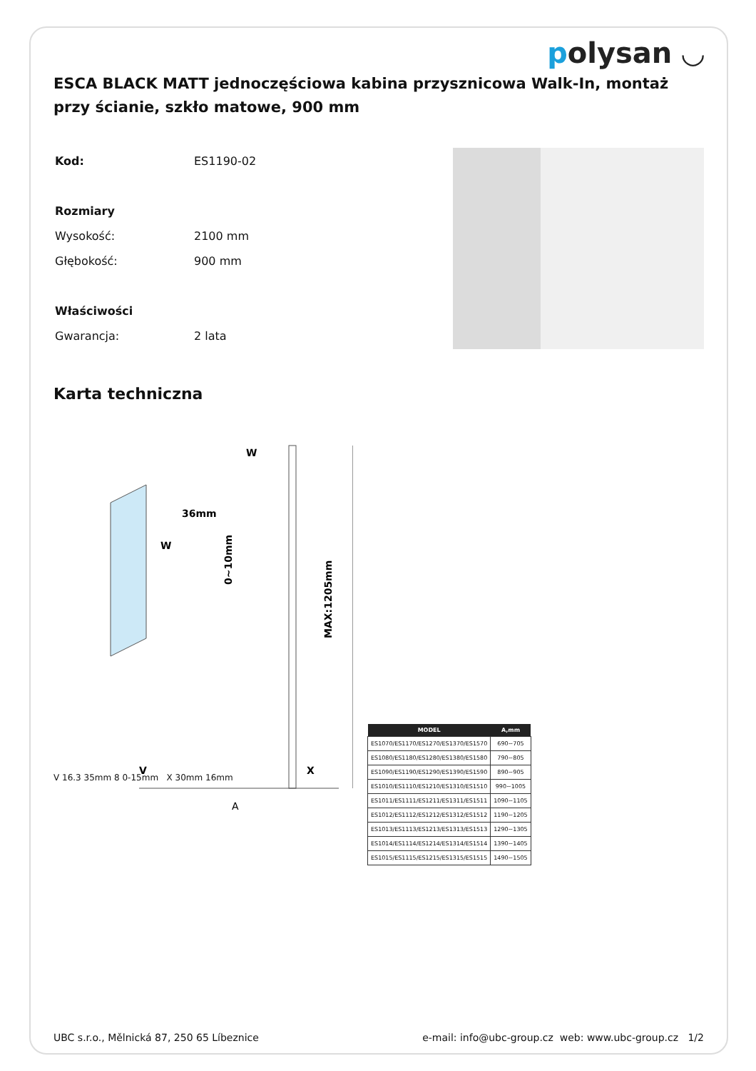polysan ◡
ESCA BLACK MATT jednoczęściowa kabina przysznicowa Walk-In, montaż przy ścianie, szkło matowe, 900 mm
| Kod: | ES1190-02 |
| Rozmiary | |
| Wysokość: | 2100 mm |
| Głębokość: | 900 mm |
| Właściwości | |
| Gwarancja: | 2 lata |
Karta techniczna
W
36mm
W
MAX:1205mm
0~10mm
V
X
A
| MODEL | A,mm |
| --- | --- |
| ES1070/ES1170/ES1270/ES1370/ES1570 | 690~705 |
| ES1080/ES1180/ES1280/ES1380/ES1580 | 790~805 |
| ES1090/ES1190/ES1290/ES1390/ES1590 | 890~905 |
| ES1010/ES1110/ES1210/ES1310/ES1510 | 990~1005 |
| ES1011/ES1111/ES1211/ES1311/ES1511 | 1090~1105 |
| ES1012/ES1112/ES1212/ES1312/ES1512 | 1190~1205 |
| ES1013/ES1113/ES1213/ES1313/ES1513 | 1290~1305 |
| ES1014/ES1114/ES1214/ES1314/ES1514 | 1390~1405 |
| ES1015/ES1115/ES1215/ES1315/ES1515 | 1490~1505 |
V 16.3 35mm 8 0-15mm X 30mm 16mm
UBC s.r.o., Mělnická 87, 250 65 Líbeznice e-mail: info@ubc-group.cz web: www.ubc-group.cz 1/2